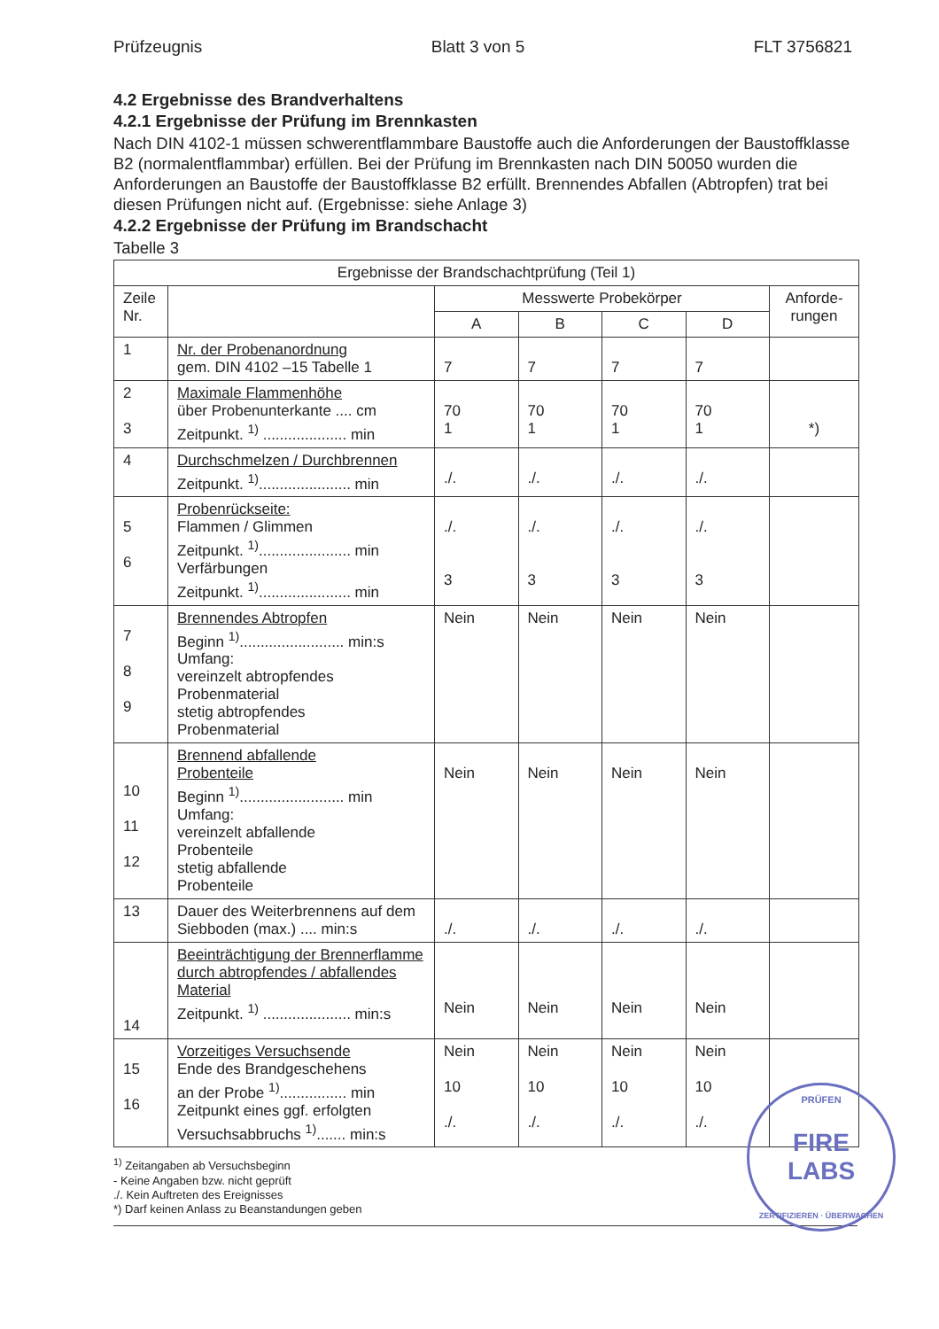Prüfzeugnis Blatt 3 von 5 FLT 3756821
4.2 Ergebnisse des Brandverhaltens
4.2.1 Ergebnisse der Prüfung im Brennkasten
Nach DIN 4102-1 müssen schwerentflammbare Baustoffe auch die Anforderungen der Baustoffklasse B2 (normalentflammbar) erfüllen. Bei der Prüfung im Brennkasten nach DIN 50050 wurden die Anforderungen an Baustoffe der Baustoffklasse B2 erfüllt. Brennendes Abfallen (Abtropfen) trat bei diesen Prüfungen nicht auf. (Ergebnisse: siehe Anlage 3)
4.2.2 Ergebnisse der Prüfung im Brandschacht
Tabelle 3
| Ergebnisse der Brandschachtprüfung (Teil 1) | | | | | | |
| --- | --- | --- | --- | --- | --- | --- |
| Zeile Nr. | | Messwerte Probekörper | | | | Anforde- rungen |
| | | A | B | C | D | |
| 1 | Nr. der Probenanordnung gem. DIN 4102 –15 Tabelle 1 | 7 | 7 | 7 | 7 | |
| 2 3 | Maximale Flammenhöhe über Probenunterkante .... cm Zeitpunkt. <sup>1)</sup> .................... min | 70 1 | 70 1 | 70 1 | 70 1 | *) |
| 4 | Durchschmelzen / Durchbrennen Zeitpunkt. <sup>1)</sup>...................... min | ./. | ./. | ./. | ./. | |
| 5 6 | Probenrückseite: Flammen / Glimmen Zeitpunkt. <sup>1)</sup>...................... min Verfärbungen Zeitpunkt. <sup>1)</sup>...................... min | ./. 3 | ./. 3 | ./. 3 | ./. 3 | |
| 7 8 9 | Brennendes Abtropfen Beginn <sup>1)</sup>......................... min:s Umfang: vereinzelt abtropfendes Probenmaterial stetig abtropfendes Probenmaterial | Nein | Nein | Nein | Nein | |
| 10 11 12 | Brennend abfallende Probenteile Beginn <sup>1)</sup>......................... min Umfang: vereinzelt abfallende Probenteile stetig abfallende Probenteile | Nein | Nein | Nein | Nein | |
| 13 | Dauer des Weiterbrennens auf dem Siebboden (max.) .... min:s | ./. | ./. | ./. | ./. | |
| 14 | Beeinträchtigung der Brennerflamme durch abtropfendes / abfallendes Material Zeitpunkt. <sup>1)</sup> ..................... min:s | Nein | Nein | Nein | Nein | |
| 15 16 | Vorzeitiges Versuchsende Ende des Brandgeschehens an der Probe <sup>1)</sup>................ min Zeitpunkt eines ggf. erfolgten Versuchsabbruchs <sup>1)</sup>....... min:s | Nein 10 ./. | Nein 10 ./. | Nein 10 ./. | Nein 10 ./. | |
<sup>1)</sup> Zeitangaben ab Versuchsbeginn
- Keine Angaben bzw. nicht geprüft
./. Kein Auftreten des Ereignisses
*) Darf keinen Anlass zu Beanstandungen geben
PRÜFEN FIRE
LABS
ZERTIFIZIEREN · ÜBERWACHEN